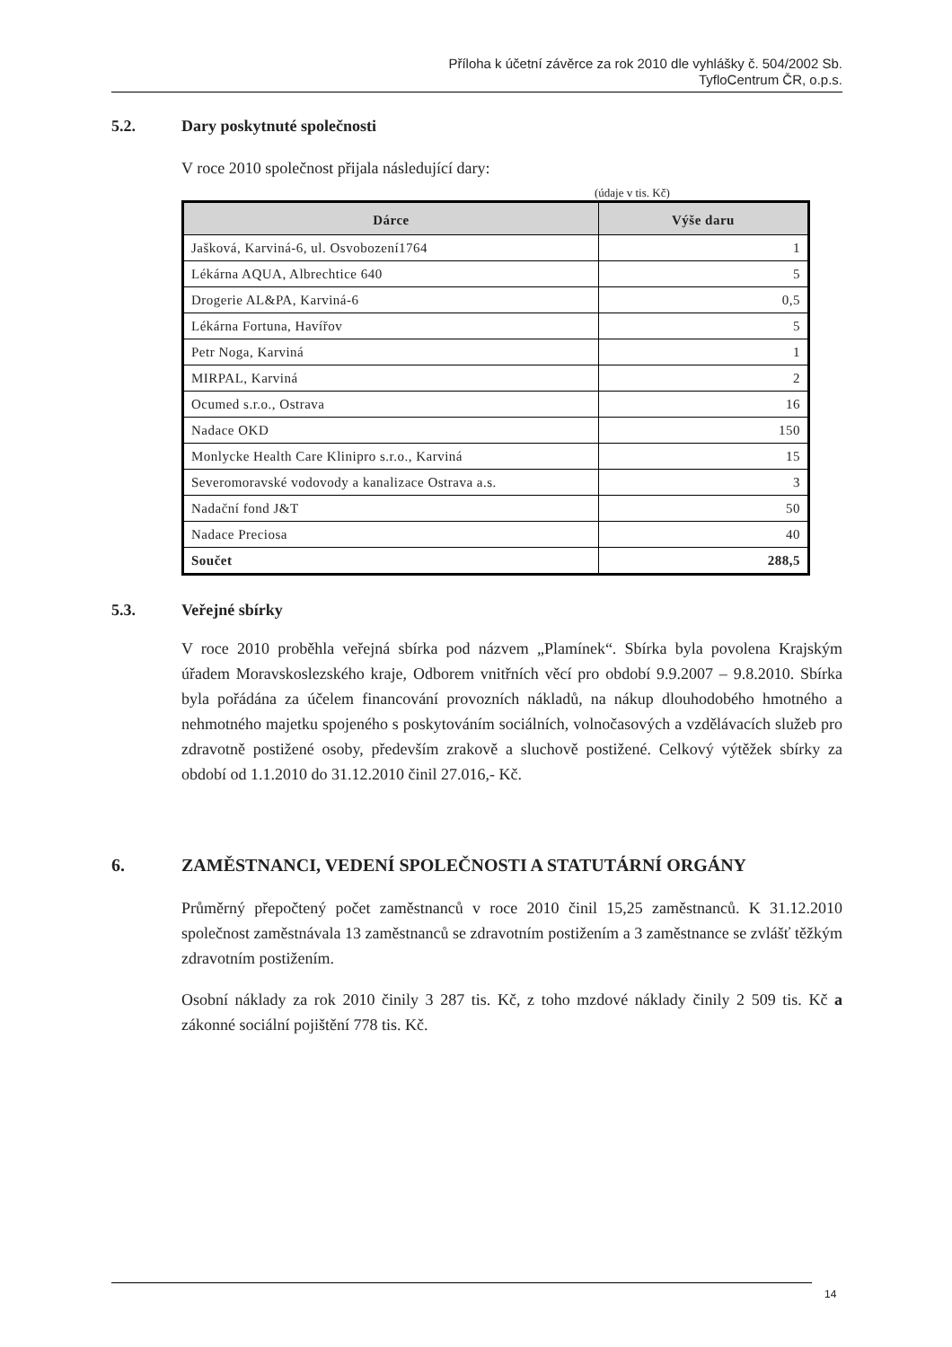Příloha k účetní závěrce za rok 2010 dle vyhlášky č. 504/2002 Sb.
TyfloCentrum ČR, o.p.s.
5.2. Dary poskytnuté společnosti
V roce 2010 společnost přijala následující dary:
(údaje v tis. Kč)
| Dárce | Výše daru |
| --- | --- |
| Jašková, Karviná-6, ul. Osvobození1764 | 1 |
| Lékárna AQUA, Albrechtice 640 | 5 |
| Drogerie AL&PA, Karviná-6 | 0,5 |
| Lékárna Fortuna, Havířov | 5 |
| Petr Noga, Karviná | 1 |
| MIRPAL, Karviná | 2 |
| Ocumed s.r.o., Ostrava | 16 |
| Nadace OKD | 150 |
| Monlycke Health Care Klinipro s.r.o., Karviná | 15 |
| Severomoravské vodovody a kanalizace Ostrava a.s. | 3 |
| Nadační fond J&T | 50 |
| Nadace Preciosa | 40 |
| Součet | 288,5 |
5.3. Veřejné sbírky
V roce 2010 proběhla veřejná sbírka pod názvem „Plamínek“. Sbírka byla povolena Krajským úřadem Moravskoslezského kraje, Odborem vnitřních věcí pro období 9.9.2007 – 9.8.2010. Sbírka byla pořádána za účelem financování provozních nákladů, na nákup dlouhodobého hmotného a nehmotného majetku spojeného s poskytováním sociálních, volnočasových a vzdělávacích služeb pro zdravotně postižené osoby, především zrakově a sluchově postižené. Celkový výtěžek sbírky za období od 1.1.2010 do 31.12.2010 činil 27.016,- Kč.
6. ZAMĚSTNANCI, VEDENÍ SPOLEČNOSTI A STATUTÁRNÍ ORGÁNY
Průměrný přepočtený počet zaměstnanců v roce 2010 činil 15,25 zaměstnanců. K 31.12.2010 společnost zaměstnávala 13 zaměstnanců se zdravotním postižením a 3 zaměstnance se zvlášť těžkým zdravotním postižením.
Osobní náklady za rok 2010 činily 3 287 tis. Kč, z toho mzdové náklady činily 2 509 tis. Kč a zákonné sociální pojištění 778 tis. Kč.
14